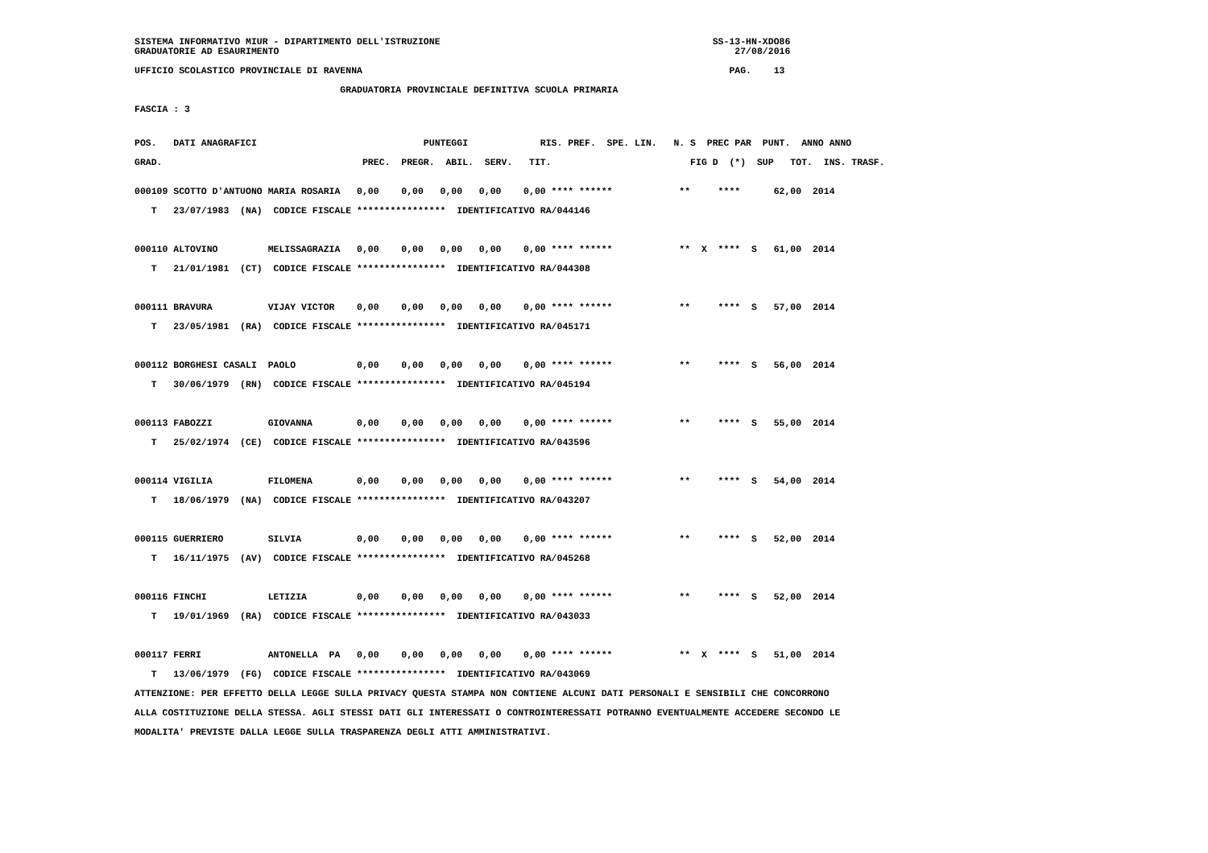SISTEMA INFORMATIVO MIUR - DIPARTIMENTO DELL'ISTRUZIONE                                                 SS-13-HN-XDO86
GRADUATORIE AD ESAURIMENTO                                                                                  27/08/2016
UFFICIO SCOLASTICO PROVINCIALE DI RAVENNA                                                                  PAG.    13
                                     GRADUATORIA PROVINCIALE DEFINITIVA SCUOLA PRIMARIA
FASCIA : 3
POS.   DATI ANAGRAFICI                              PUNTEGGI             RIS. PREF.  SPE. LIN.   N. S  PREC PAR  PUNT.  ANNO ANNO
GRAD.                                    PREC.  PREGR.  ABIL.  SERV.   TIT.                         FIG D  (*)  SUP   TOT.  INS. TRASF.
000109 SCOTTO D'ANTUONO MARIA ROSARIA   0,00    0,00   0,00   0,00    0,00 **** ******            **     ****      62,00  2014
   T   23/07/1983  (NA)  CODICE FISCALE ****************  IDENTIFICATIVO RA/044146

000110 ALTOVINO         MELISSAGRAZIA   0,00    0,00   0,00   0,00    0,00 **** ******            **  X  ****  S   61,00  2014
   T   21/01/1981  (CT)  CODICE FISCALE ****************  IDENTIFICATIVO RA/044308

000111 BRAVURA          VIJAY VICTOR    0,00    0,00   0,00   0,00    0,00 **** ******            **     ****  S   57,00  2014
   T   23/05/1981  (RA)  CODICE FISCALE ****************  IDENTIFICATIVO RA/045171

000112 BORGHESI CASALI  PAOLO           0,00    0,00   0,00   0,00    0,00 **** ******            **     ****  S   56,00  2014
   T   30/06/1979  (RN)  CODICE FISCALE ****************  IDENTIFICATIVO RA/045194

000113 FABOZZI          GIOVANNA        0,00    0,00   0,00   0,00    0,00 **** ******            **     ****  S   55,00  2014
   T   25/02/1974  (CE)  CODICE FISCALE ****************  IDENTIFICATIVO RA/043596

000114 VIGILIA          FILOMENA        0,00    0,00   0,00   0,00    0,00 **** ******            **     ****  S   54,00  2014
   T   18/06/1979  (NA)  CODICE FISCALE ****************  IDENTIFICATIVO RA/043207

000115 GUERRIERO        SILVIA          0,00    0,00   0,00   0,00    0,00 **** ******            **     ****  S   52,00  2014
   T   16/11/1975  (AV)  CODICE FISCALE ****************  IDENTIFICATIVO RA/045268

000116 FINCHI           LETIZIA         0,00    0,00   0,00   0,00    0,00 **** ******            **     ****  S   52,00  2014
   T   19/01/1969  (RA)  CODICE FISCALE ****************  IDENTIFICATIVO RA/043033

000117 FERRI            ANTONELLA  PA   0,00    0,00   0,00   0,00    0,00 **** ******            **  X  ****  S   51,00  2014
   T   13/06/1979  (FG)  CODICE FISCALE ****************  IDENTIFICATIVO RA/043069
ATTENZIONE: PER EFFETTO DELLA LEGGE SULLA PRIVACY QUESTA STAMPA NON CONTIENE ALCUNI DATI PERSONALI E SENSIBILI CHE CONCORRONO
ALLA COSTITUZIONE DELLA STESSA. AGLI STESSI DATI GLI INTERESSATI O CONTROINTERESSATI POTRANNO EVENTUALMENTE ACCEDERE SECONDO LE
MODALITA' PREVISTE DALLA LEGGE SULLA TRASPARENZA DEGLI ATTI AMMINISTRATIVI.